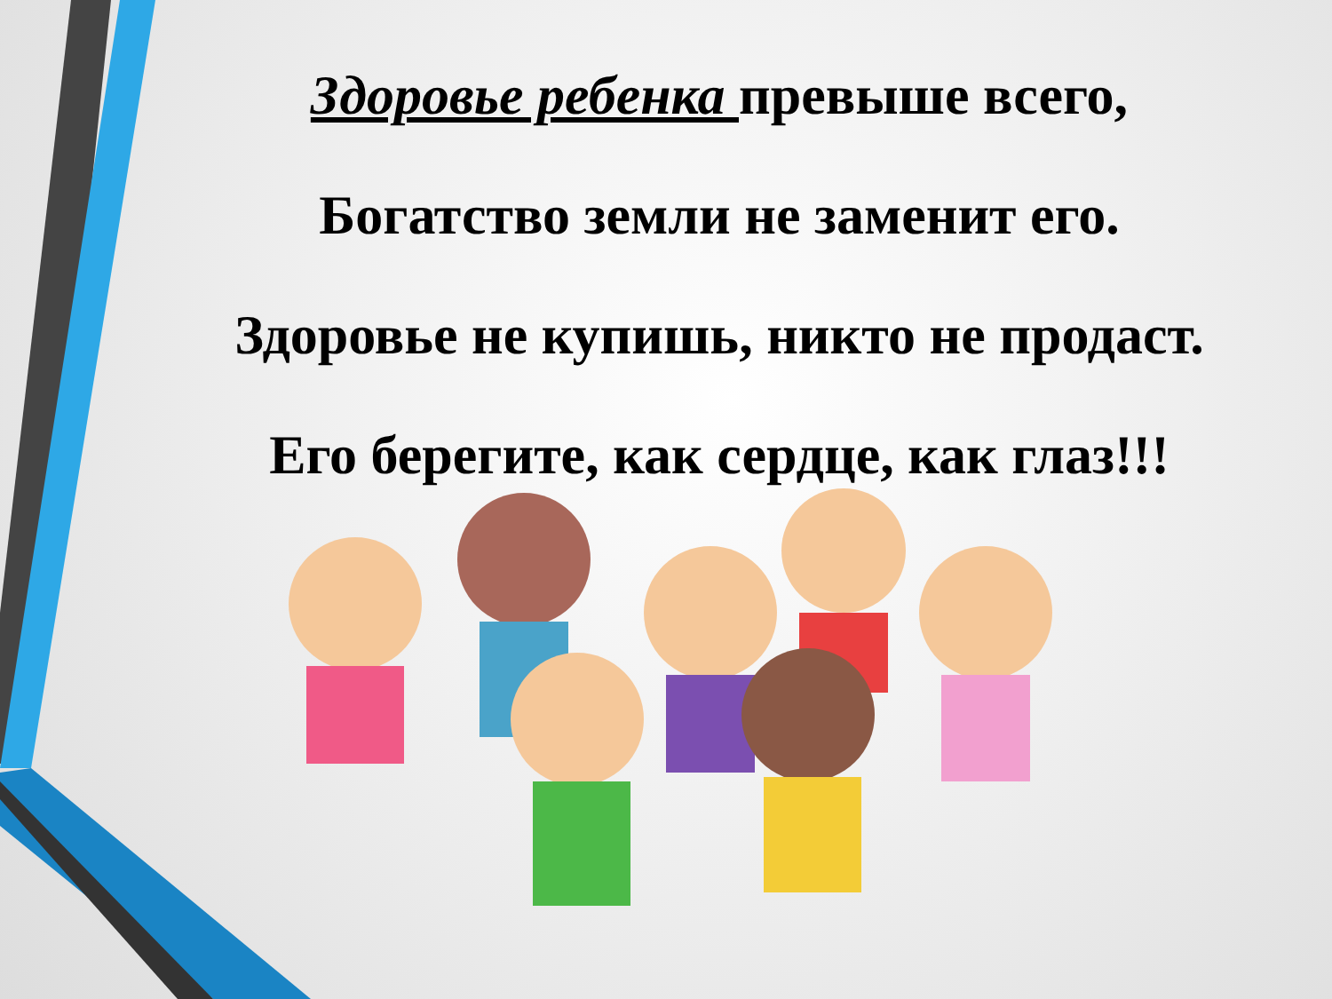Здоровье ребенка превыше всего,
Богатство земли не заменит его.
Здоровье не купишь, никто не продаст.
Его берегите, как сердце, как глаз!!!